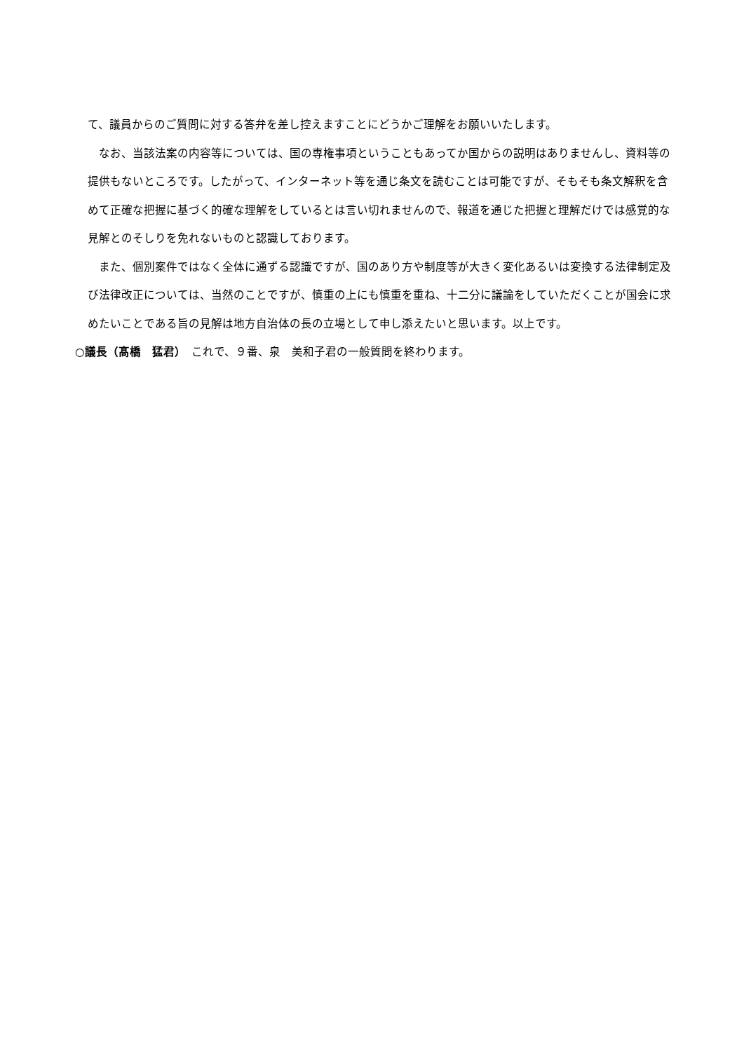て、議員からのご質問に対する答弁を差し控えますことにどうかご理解をお願いいたします。
なお、当該法案の内容等については、国の専権事項ということもあってか国からの説明はありませんし、資料等の提供もないところです。したがって、インターネット等を通じ条文を読むことは可能ですが、そもそも条文解釈を含めて正確な把握に基づく的確な理解をしているとは言い切れませんので、報道を通じた把握と理解だけでは感覚的な見解とのそしりを免れないものと認識しております。
また、個別案件ではなく全体に通ずる認識ですが、国のあり方や制度等が大きく変化あるいは変換する法律制定及び法律改正については、当然のことですが、慎重の上にも慎重を重ね、十二分に議論をしていただくことが国会に求めたいことである旨の見解は地方自治体の長の立場として申し添えたいと思います。以上です。
○議長（髙橋　猛君）　これで、９番、泉　美和子君の一般質問を終わります。